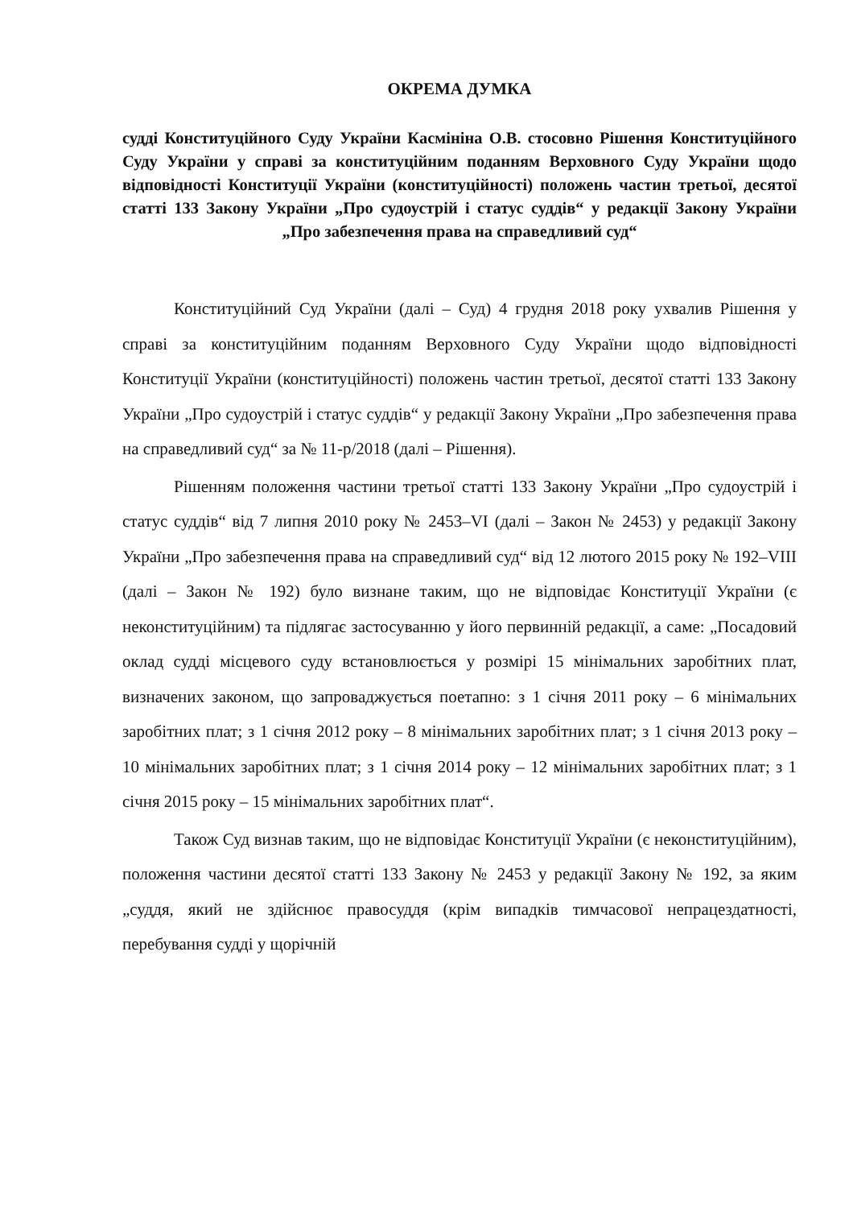ОКРЕМА ДУМКА
судді Конституційного Суду України Касмініна О.В. стосовно Рішення Конституційного Суду України у справі за конституційним поданням Верховного Суду України щодо відповідності Конституції України (конституційності) положень частин третьої, десятої статті 133 Закону України „Про судоустрій і статус суддів“ у редакції Закону України „Про забезпечення права на справедливий суд“
Конституційний Суд України (далі – Суд) 4 грудня 2018 року ухвалив Рішення у справі за конституційним поданням Верховного Суду України щодо відповідності Конституції України (конституційності) положень частин третьої, десятої статті 133 Закону України „Про судоустрій і статус суддів“ у редакції Закону України „Про забезпечення права на справедливий суд“ за № 11-р/2018 (далі – Рішення).
Рішенням положення частини третьої статті 133 Закону України „Про судоустрій і статус суддів“ від 7 липня 2010 року № 2453–VI (далі – Закон № 2453) у редакції Закону України „Про забезпечення права на справедливий суд“ від 12 лютого 2015 року № 192–VIII (далі – Закон № 192) було визнане таким, що не відповідає Конституції України (є неконституційним) та підлягає застосуванню у його первинній редакції, а саме: „Посадовий оклад судді місцевого суду встановлюється у розмірі 15 мінімальних заробітних плат, визначених законом, що запроваджується поетапно: з 1 січня 2011 року – 6 мінімальних заробітних плат; з 1 січня 2012 року – 8 мінімальних заробітних плат; з 1 січня 2013 року – 10 мінімальних заробітних плат; з 1 січня 2014 року – 12 мінімальних заробітних плат; з 1 січня 2015 року – 15 мінімальних заробітних плат“.
Також Суд визнав таким, що не відповідає Конституції України (є неконституційним), положення частини десятої статті 133 Закону № 2453 у редакції Закону № 192, за яким „суддя, який не здійснює правосуддя (крім випадків тимчасової непрацездатності, перебування судді у щорічній